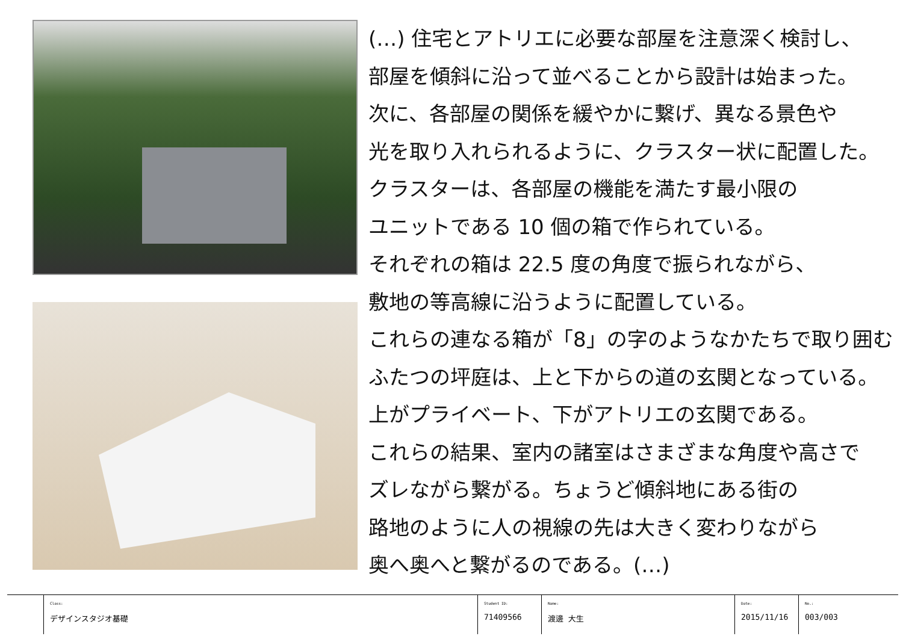(…) 住宅とアトリエに必要な部屋を注意深く検討し、
部屋を傾斜に沿って並べることから設計は始まった。
次に、各部屋の関係を緩やかに繋げ、異なる景色や
光を取り入れられるように、クラスター状に配置した。
クラスターは、各部屋の機能を満たす最小限の
ユニットである 10 個の箱で作られている。
それぞれの箱は 22.5 度の角度で振られながら、
敷地の等高線に沿うように配置している。
これらの連なる箱が「8」の字のようなかたちで取り囲む
ふたつの坪庭は、上と下からの道の玄関となっている。
上がプライベート、下がアトリエの玄関である。
これらの結果、室内の諸室はさまざまな角度や高さで
ズレながら繋がる。ちょうど傾斜地にある街の
路地のように人の視線の先は大きく変わりながら
奥へ奥へと繋がるのである。(…)
| | Class: デザインスタジオ基礎 | Student ID: 71409566 | Name: 渡邊 大生 | Date: 2015/11/16 | No.: 003/003 |